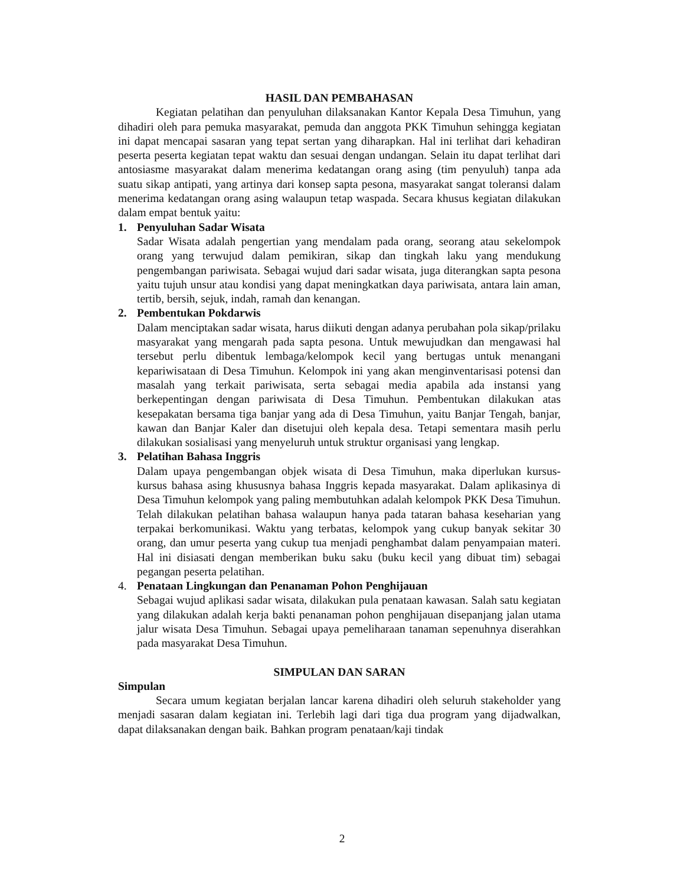HASIL DAN PEMBAHASAN
Kegiatan pelatihan dan penyuluhan dilaksanakan Kantor Kepala Desa Timuhun, yang dihadiri oleh para pemuka masyarakat, pemuda dan anggota PKK Timuhun sehingga kegiatan ini dapat mencapai sasaran yang tepat sertan yang diharapkan. Hal ini terlihat dari kehadiran peserta peserta kegiatan tepat waktu dan sesuai dengan undangan. Selain itu dapat terlihat dari antosiasme masyarakat dalam menerima kedatangan orang asing (tim penyuluh) tanpa ada suatu sikap antipati, yang artinya dari konsep sapta pesona, masyarakat sangat toleransi dalam menerima kedatangan orang asing walaupun tetap waspada. Secara khusus kegiatan dilakukan dalam empat bentuk yaitu:
1. Penyuluhan Sadar Wisata
Sadar Wisata adalah pengertian yang mendalam pada orang, seorang atau sekelompok orang yang terwujud dalam pemikiran, sikap dan tingkah laku yang mendukung pengembangan pariwisata. Sebagai wujud dari sadar wisata, juga diterangkan sapta pesona yaitu tujuh unsur atau kondisi yang dapat meningkatkan daya pariwisata, antara lain aman, tertib, bersih, sejuk, indah, ramah dan kenangan.
2. Pembentukan Pokdarwis
Dalam menciptakan sadar wisata, harus diikuti dengan adanya perubahan pola sikap/prilaku masyarakat yang mengarah pada sapta pesona. Untuk mewujudkan dan mengawasi hal tersebut perlu dibentuk lembaga/kelompok kecil yang bertugas untuk menangani kepariwisataan di Desa Timuhun. Kelompok ini yang akan menginventarisasi potensi dan masalah yang terkait pariwisata, serta sebagai media apabila ada instansi yang berkepentingan dengan pariwisata di Desa Timuhun. Pembentukan dilakukan atas kesepakatan bersama tiga banjar yang ada di Desa Timuhun, yaitu Banjar Tengah, banjar, kawan dan Banjar Kaler dan disetujui oleh kepala desa. Tetapi sementara masih perlu dilakukan sosialisasi yang menyeluruh untuk struktur organisasi yang lengkap.
3. Pelatihan Bahasa Inggris
Dalam upaya pengembangan objek wisata di Desa Timuhun, maka diperlukan kursus-kursus bahasa asing khususnya bahasa Inggris kepada masyarakat. Dalam aplikasinya di Desa Timuhun kelompok yang paling membutuhkan adalah kelompok PKK Desa Timuhun. Telah dilakukan pelatihan bahasa walaupun hanya pada tataran bahasa keseharian yang terpakai berkomunikasi. Waktu yang terbatas, kelompok yang cukup banyak sekitar 30 orang, dan umur peserta yang cukup tua menjadi penghambat dalam penyampaian materi. Hal ini disiasati dengan memberikan buku saku (buku kecil yang dibuat tim) sebagai pegangan peserta pelatihan.
4. Penataan Lingkungan dan Penanaman Pohon Penghijauan
Sebagai wujud aplikasi sadar wisata, dilakukan pula penataan kawasan. Salah satu kegiatan yang dilakukan adalah kerja bakti penanaman pohon penghijauan disepanjang jalan utama jalur wisata Desa Timuhun. Sebagai upaya pemeliharaan tanaman sepenuhnya diserahkan pada masyarakat Desa Timuhun.
SIMPULAN DAN SARAN
Simpulan
Secara umum kegiatan berjalan lancar karena dihadiri oleh seluruh stakeholder yang menjadi sasaran dalam kegiatan ini. Terlebih lagi dari tiga dua program yang dijadwalkan, dapat dilaksanakan dengan baik. Bahkan program penataan/kaji tindak
2